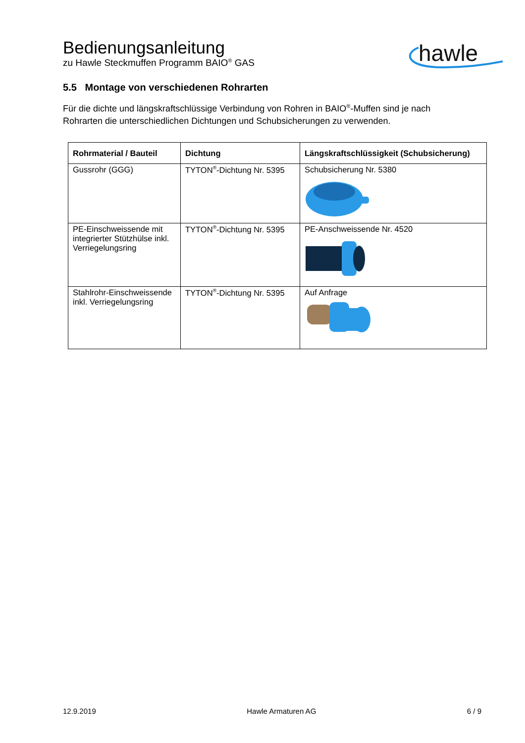Bedienungsanleitung
zu Hawle Steckmuffen Programm BAIO<sup>®</sup> GAS
hawle
5.5 Montage von verschiedenen Rohrarten
Für die dichte und längskraftschlüssige Verbindung von Rohren in BAIO<sup>®</sup>-Muffen sind je nach Rohrarten die unterschiedlichen Dichtungen und Schubsicherungen zu verwenden.
| Rohrmaterial / Bauteil | Dichtung | Längskraftschlüssigkeit (Schubsicherung) |
| --- | --- | --- |
| Gussrohr (GGG) | TYTON<sup>®</sup>-Dichtung Nr. 5395 | Schubsicherung Nr. 5380 |
| PE-Einschweissende mit integrierter Stützhülse inkl. Verriegelungsring | TYTON<sup>®</sup>-Dichtung Nr. 5395 | PE-Anschweissende Nr. 4520 |
| Stahlrohr-Einschweissende inkl. Verriegelungsring | TYTON<sup>®</sup>-Dichtung Nr. 5395 | Auf Anfrage |
12.9.2019 Hawle Armaturen AG 6 / 9